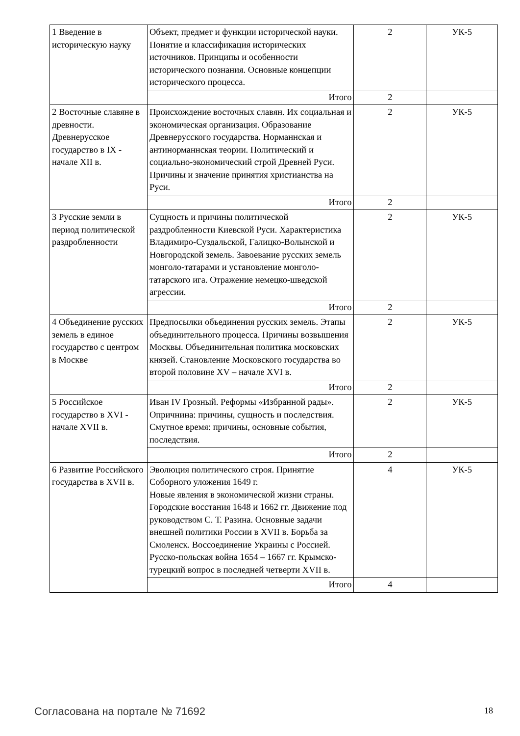| 1 Введение в историческую науку | Объект, предмет и функции исторической науки. Понятие и классификация исторических источников. Принципы и особенности исторического познания. Основные концепции исторического процесса. | 2 | УК-5 |
| | Итого | 2 | |
| 2 Восточные славяне в древности. Древнерусское государство в IX - начале XII в. | Происхождение восточных славян. Их социальная и экономическая организация. Образование Древнерусского государства. Норманнская и антинорманнская теории. Политический и социально-экономический строй Древней Руси. Причины и значение принятия христианства на Руси. | 2 | УК-5 |
| | Итого | 2 | |
| 3 Русские земли в период политической раздробленности | Сущность и причины политической раздробленности Киевской Руси. Характеристика Владимиро-Суздальской, Галицко-Волынской и Новгородской земель. Завоевание русских земель монголо-татарами и установление монголо-татарского ига. Отражение немецко-шведской агрессии. | 2 | УК-5 |
| | Итого | 2 | |
| 4 Объединение русских земель в единое государство с центром в Москве | Предпосылки объединения русских земель. Этапы объединительного процесса. Причины возвышения Москвы. Объединительная политика московских князей. Становление Московского государства во второй половине XV – начале XVI в. | 2 | УК-5 |
| | Итого | 2 | |
| 5 Российское государство в XVI - начале XVII в. | Иван IV Грозный. Реформы «Избранной рады». Опричнина: причины, сущность и последствия. Смутное время: причины, основные события, последствия. | 2 | УК-5 |
| | Итого | 2 | |
| 6 Развитие Российского государства в XVII в. | Эволюция политического строя. Принятие Соборного уложения 1649 г. Новые явления в экономической жизни страны. Городские восстания 1648 и 1662 гг. Движение под руководством С. Т. Разина. Основные задачи внешней политики России в XVII в. Борьба за Смоленск. Воссоединение Украины с Россией. Русско-польская война 1654 – 1667 гг. Крымско-турецкий вопрос в последней четверти XVII в. | 4 | УК-5 |
| | Итого | 4 | |
Согласована на портале № 71692 18